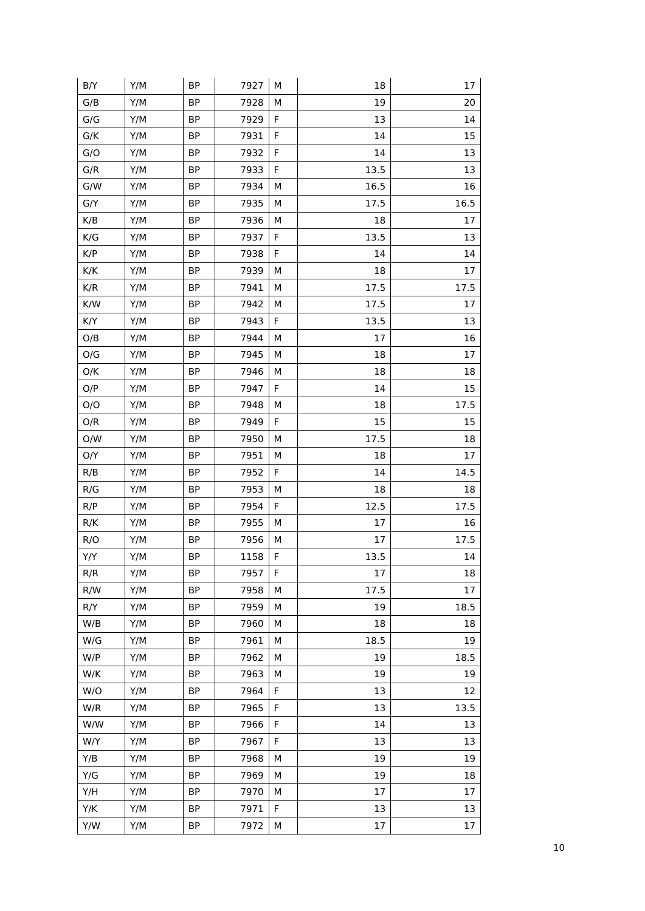| B/Y | Y/M | BP | 7927 | M | 18 | 17 |
| G/B | Y/M | BP | 7928 | M | 19 | 20 |
| G/G | Y/M | BP | 7929 | F | 13 | 14 |
| G/K | Y/M | BP | 7931 | F | 14 | 15 |
| G/O | Y/M | BP | 7932 | F | 14 | 13 |
| G/R | Y/M | BP | 7933 | F | 13.5 | 13 |
| G/W | Y/M | BP | 7934 | M | 16.5 | 16 |
| G/Y | Y/M | BP | 7935 | M | 17.5 | 16.5 |
| K/B | Y/M | BP | 7936 | M | 18 | 17 |
| K/G | Y/M | BP | 7937 | F | 13.5 | 13 |
| K/P | Y/M | BP | 7938 | F | 14 | 14 |
| K/K | Y/M | BP | 7939 | M | 18 | 17 |
| K/R | Y/M | BP | 7941 | M | 17.5 | 17.5 |
| K/W | Y/M | BP | 7942 | M | 17.5 | 17 |
| K/Y | Y/M | BP | 7943 | F | 13.5 | 13 |
| O/B | Y/M | BP | 7944 | M | 17 | 16 |
| O/G | Y/M | BP | 7945 | M | 18 | 17 |
| O/K | Y/M | BP | 7946 | M | 18 | 18 |
| O/P | Y/M | BP | 7947 | F | 14 | 15 |
| O/O | Y/M | BP | 7948 | M | 18 | 17.5 |
| O/R | Y/M | BP | 7949 | F | 15 | 15 |
| O/W | Y/M | BP | 7950 | M | 17.5 | 18 |
| O/Y | Y/M | BP | 7951 | M | 18 | 17 |
| R/B | Y/M | BP | 7952 | F | 14 | 14.5 |
| R/G | Y/M | BP | 7953 | M | 18 | 18 |
| R/P | Y/M | BP | 7954 | F | 12.5 | 17.5 |
| R/K | Y/M | BP | 7955 | M | 17 | 16 |
| R/O | Y/M | BP | 7956 | M | 17 | 17.5 |
| Y/Y | Y/M | BP | 1158 | F | 13.5 | 14 |
| R/R | Y/M | BP | 7957 | F | 17 | 18 |
| R/W | Y/M | BP | 7958 | M | 17.5 | 17 |
| R/Y | Y/M | BP | 7959 | M | 19 | 18.5 |
| W/B | Y/M | BP | 7960 | M | 18 | 18 |
| W/G | Y/M | BP | 7961 | M | 18.5 | 19 |
| W/P | Y/M | BP | 7962 | M | 19 | 18.5 |
| W/K | Y/M | BP | 7963 | M | 19 | 19 |
| W/O | Y/M | BP | 7964 | F | 13 | 12 |
| W/R | Y/M | BP | 7965 | F | 13 | 13.5 |
| W/W | Y/M | BP | 7966 | F | 14 | 13 |
| W/Y | Y/M | BP | 7967 | F | 13 | 13 |
| Y/B | Y/M | BP | 7968 | M | 19 | 19 |
| Y/G | Y/M | BP | 7969 | M | 19 | 18 |
| Y/H | Y/M | BP | 7970 | M | 17 | 17 |
| Y/K | Y/M | BP | 7971 | F | 13 | 13 |
| Y/W | Y/M | BP | 7972 | M | 17 | 17 |
10